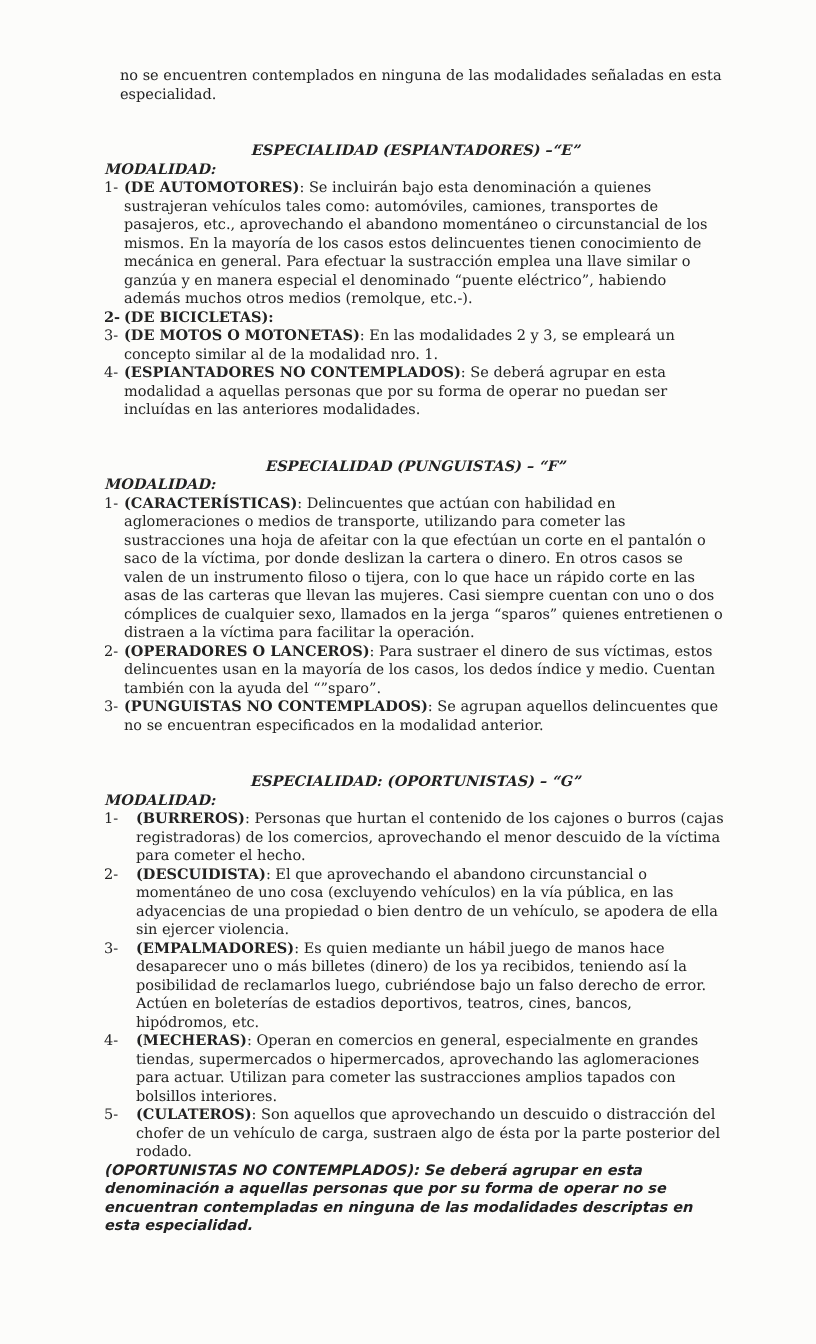no se encuentren contemplados en ninguna de las modalidades señaladas en esta especialidad.
ESPECIALIDAD (ESPIANTADORES) –“E”
MODALIDAD:
1- (DE AUTOMOTORES): Se incluirán bajo esta denominación a quienes sustrajeran vehículos tales como: automóviles, camiones, transportes de pasajeros, etc., aprovechando el abandono momentáneo o circunstancial de los mismos. En la mayoría de los casos estos delincuentes tienen conocimiento de mecánica en general. Para efectuar la sustracción emplea una llave similar o ganzúa y en manera especial el denominado “puente eléctrico”, habiendo además muchos otros medios (remolque, etc.-).
2- (DE BICICLETAS):
3- (DE MOTOS O MOTONETAS): En las modalidades 2 y 3, se empleará un concepto similar al de la modalidad nro. 1.
4- (ESPIANTADORES NO CONTEMPLADOS): Se deberá agrupar en esta modalidad a aquellas personas que por su forma de operar no puedan ser incluídas en las anteriores modalidades.
ESPECIALIDAD (PUNGUISTAS) – “F”
MODALIDAD:
1- (CARACTERÍSTICAS): Delincuentes que actúan con habilidad en aglomeraciones o medios de transporte, utilizando para cometer las sustracciones una hoja de afeitar con la que efectúan un corte en el pantalón o saco de la víctima, por donde deslizan la cartera o dinero. En otros casos se valen de un instrumento filoso o tijera, con lo que hace un rápido corte en las asas de las carteras que llevan las mujeres. Casi siempre cuentan con uno o dos cómplices de cualquier sexo, llamados en la jerga “sparos” quienes entretienen o distraen a la víctima para facilitar la operación.
2- (OPERADORES O LANCEROS): Para sustraer el dinero de sus víctimas, estos delincuentes usan en la mayoría de los casos, los dedos índice y medio. Cuentan también con la ayuda del “”sparo”.
3- (PUNGUISTAS NO CONTEMPLADOS): Se agrupan aquellos delincuentes que no se encuentran especificados en la modalidad anterior.
ESPECIALIDAD: (OPORTUNISTAS) – “G”
MODALIDAD:
1- (BURREROS): Personas que hurtan el contenido de los cajones o burros (cajas registradoras) de los comercios, aprovechando el menor descuido de la víctima para cometer el hecho.
2- (DESCUIDISTA): El que aprovechando el abandono circunstancial o momentáneo de uno cosa (excluyendo vehículos) en la vía pública, en las adyacencias de una propiedad o bien dentro de un vehículo, se apodera de ella sin ejercer violencia.
3- (EMPALMADORES): Es quien mediante un hábil juego de manos hace desaparecer uno o más billetes (dinero) de los ya recibidos, teniendo así la posibilidad de reclamarlos luego, cubriéndose bajo un falso derecho de error. Actúen en boleterías de estadios deportivos, teatros, cines, bancos, hipódromos, etc.
4- (MECHERAS): Operan en comercios en general, especialmente en grandes tiendas, supermercados o hipermercados, aprovechando las aglomeraciones para actuar. Utilizan para cometer las sustracciones amplios tapados con bolsillos interiores.
5- (CULATEROS): Son aquellos que aprovechando un descuido o distracción del chofer de un vehículo de carga, sustraen algo de ésta por la parte posterior del rodado.
(OPORTUNISTAS NO CONTEMPLADOS): Se deberá agrupar en esta denominación a aquellas personas que por su forma de operar no se encuentran contempladas en ninguna de las modalidades descriptas en esta especialidad.